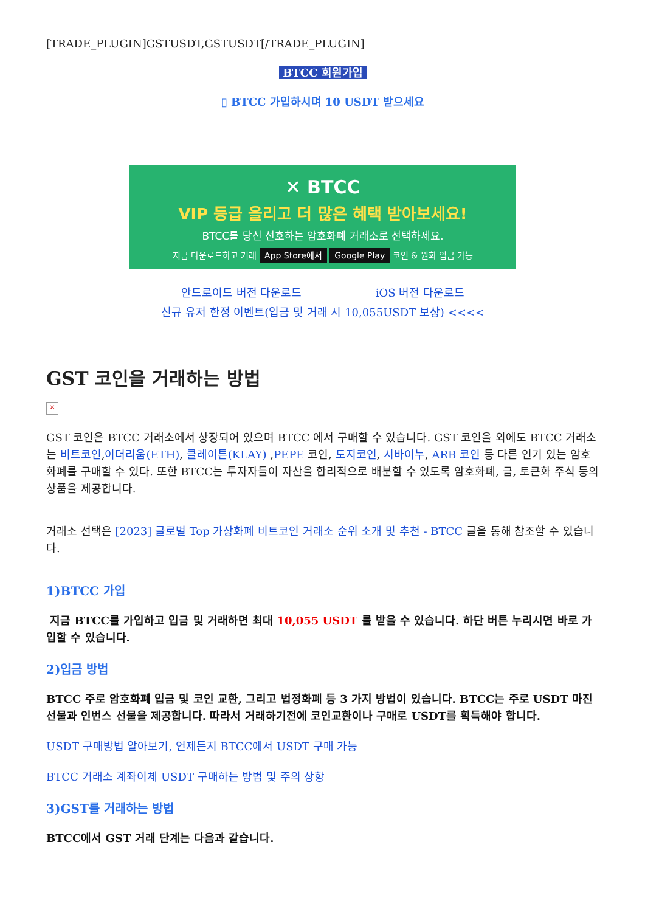[TRADE_PLUGIN]GSTUSDT,GSTUSDT[/TRADE_PLUGIN]
BTCC 회원가입
▯ BTCC 가입하시며 10 USDT 받으세요
✕ BTCC
VIP 등급 올리고 더 많은 혜택 받아보세요!
BTCC를 당신 선호하는 암호화폐 거래소로 선택하세요.
지금 다운로드하고 거래 App Store에서 Google Play 코인 & 원화 입금 가능
안드로이드 버전 다운로드 iOS 버전 다운로드
신규 유저 한정 이벤트(입금 및 거래 시 10,055USDT 보상) <<<<
GST 코인을 거래하는 방법
×
GST 코인은 BTCC 거래소에서 상장되어 있으며 BTCC 에서 구매할 수 있습니다. GST 코인을 외에도 BTCC 거래소는 비트코인,이더리움(ETH), 클레이튼(KLAY) ,PEPE 코인, 도지코인, 시바이누, ARB 코인 등 다른 인기 있는 암호화폐를 구매할 수 있다. 또한 BTCC는 투자자들이 자산을 합리적으로 배분할 수 있도록 암호화폐, 금, 토큰화 주식 등의 상품을 제공합니다.
거래소 선택은 [2023] 글로벌 Top 가상화폐 비트코인 거래소 순위 소개 및 추천 - BTCC 글을 통해 참조할 수 있습니다.
1)BTCC 가입
지금 BTCC를 가입하고 입금 및 거래하면 최대 10,055 USDT 를 받을 수 있습니다. 하단 버튼 누리시면 바로 가입할 수 있습니다.
2)입금 방법
BTCC 주로 암호화폐 입금 및 코인 교환, 그리고 법정화폐 등 3 가지 방법이 있습니다. BTCC는 주로 USDT 마진 선물과 인번스 선물을 제공합니다. 따라서 거래하기전에 코인교환이나 구매로 USDT를 획득해야 합니다.
USDT 구매방법 알아보기, 언제든지 BTCC에서 USDT 구매 가능
BTCC 거래소 계좌이체 USDT 구매하는 방법 및 주의 상항
3)GST를 거래하는 방법
BTCC에서 GST 거래 단계는 다음과 같습니다.